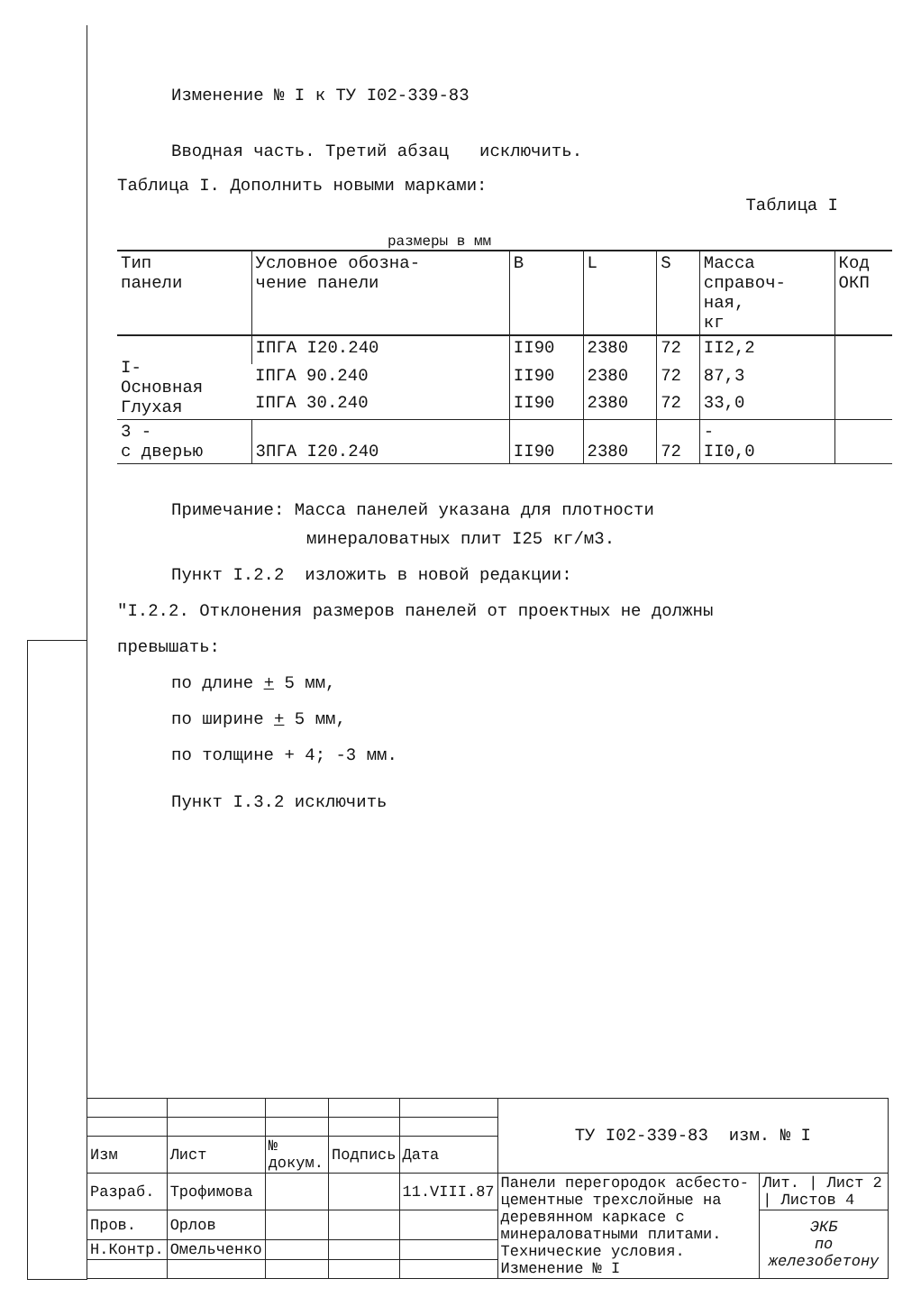Изменение № I к ТУ I02-339-83
Вводная часть. Третий абзац исключить.
Таблица I. Дополнить новыми марками:
Таблица I
размеры в мм
| Тип панели | Условное обозна- чение панели | B | L | S | Масса справоч- ная, кг | Код ОКП |
| --- | --- | --- | --- | --- | --- | --- |
| I- Основная Глухая | IПГА I20.240 | II90 | 2380 | 72 | II2,2 | |
| | IПГА 90.240 | II90 | 2380 | 72 | 87,3 | |
| | IПГА 30.240 | II90 | 2380 | 72 | 33,0 | |
| 3 - с дверью | 3ПГА I20.240 | II90 | 2380 | 72 | - II0,0 | |
Примечание: Масса панелей указана для плотности
минераловатных плит I25 кг/м3.
Пункт I.2.2 изложить в новой редакции:
"I.2.2. Отклонения размеров панелей от проектных не должны
превышать:
по длине + 5 мм,
по ширине + 5 мм,
по толщине + 4; -3 мм.
Пункт I.3.2 исключить
| | | | | | ТУ I02-339-83 изм. № I | |
| Изм | Лист | № докум. | Подпись | Дата | | |
| Разраб. | Трофимова | | | 11.VIII.87 | Панели перегородок асбесто-цементные трехслойные на деревянном каркасе с минераловатными плитами. Технические условия. Изменение № I | Лит. / Лист 2 / Листов 4 |
| Пров. | Орлов | | | | | ЭКБ по железобетону |
| Н.Контр. | Омельченко | | | | | |